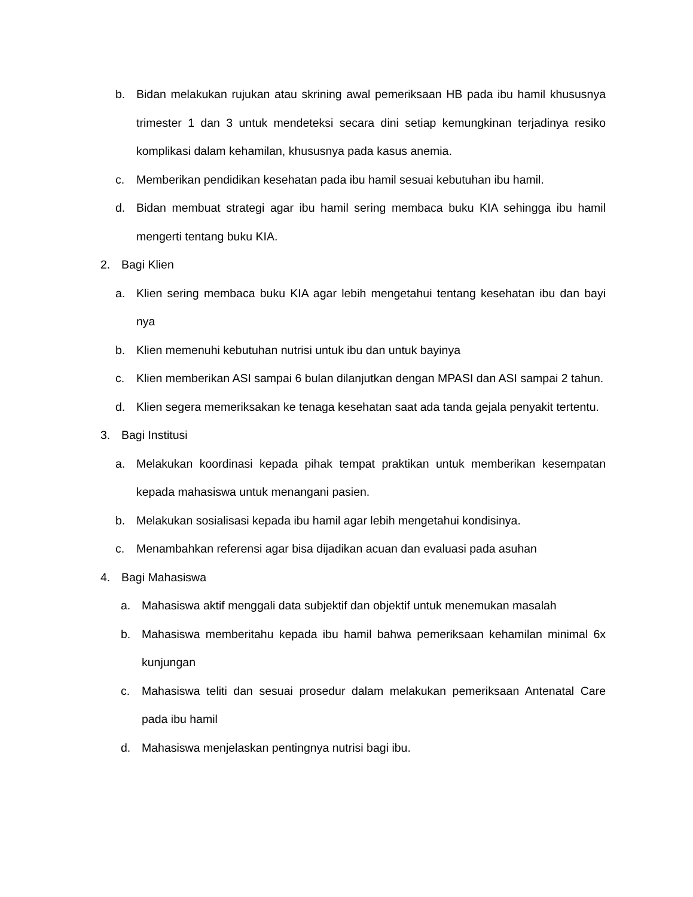b. Bidan melakukan rujukan atau skrining awal pemeriksaan HB pada ibu hamil khususnya trimester 1 dan 3 untuk mendeteksi secara dini setiap kemungkinan terjadinya resiko komplikasi dalam kehamilan, khususnya pada kasus anemia.
c. Memberikan pendidikan kesehatan pada ibu hamil sesuai kebutuhan ibu hamil.
d. Bidan membuat strategi agar ibu hamil sering membaca buku KIA sehingga ibu hamil mengerti tentang buku KIA.
2. Bagi Klien
a. Klien sering membaca buku KIA agar lebih mengetahui tentang kesehatan ibu dan bayi nya
b. Klien memenuhi kebutuhan nutrisi untuk ibu dan untuk bayinya
c. Klien memberikan ASI sampai 6 bulan dilanjutkan dengan MPASI dan ASI sampai 2 tahun.
d. Klien segera memeriksakan ke tenaga kesehatan saat ada tanda gejala penyakit tertentu.
3. Bagi Institusi
a. Melakukan koordinasi kepada pihak tempat praktikan untuk memberikan kesempatan kepada mahasiswa untuk menangani pasien.
b. Melakukan sosialisasi kepada ibu hamil agar lebih mengetahui kondisinya.
c. Menambahkan referensi agar bisa dijadikan acuan dan evaluasi pada asuhan
4. Bagi Mahasiswa
a. Mahasiswa aktif menggali data subjektif dan objektif untuk menemukan masalah
b. Mahasiswa memberitahu kepada ibu hamil bahwa pemeriksaan kehamilan minimal 6x kunjungan
c. Mahasiswa teliti dan sesuai prosedur dalam melakukan pemeriksaan Antenatal Care pada ibu hamil
d. Mahasiswa menjelaskan pentingnya nutrisi bagi ibu.